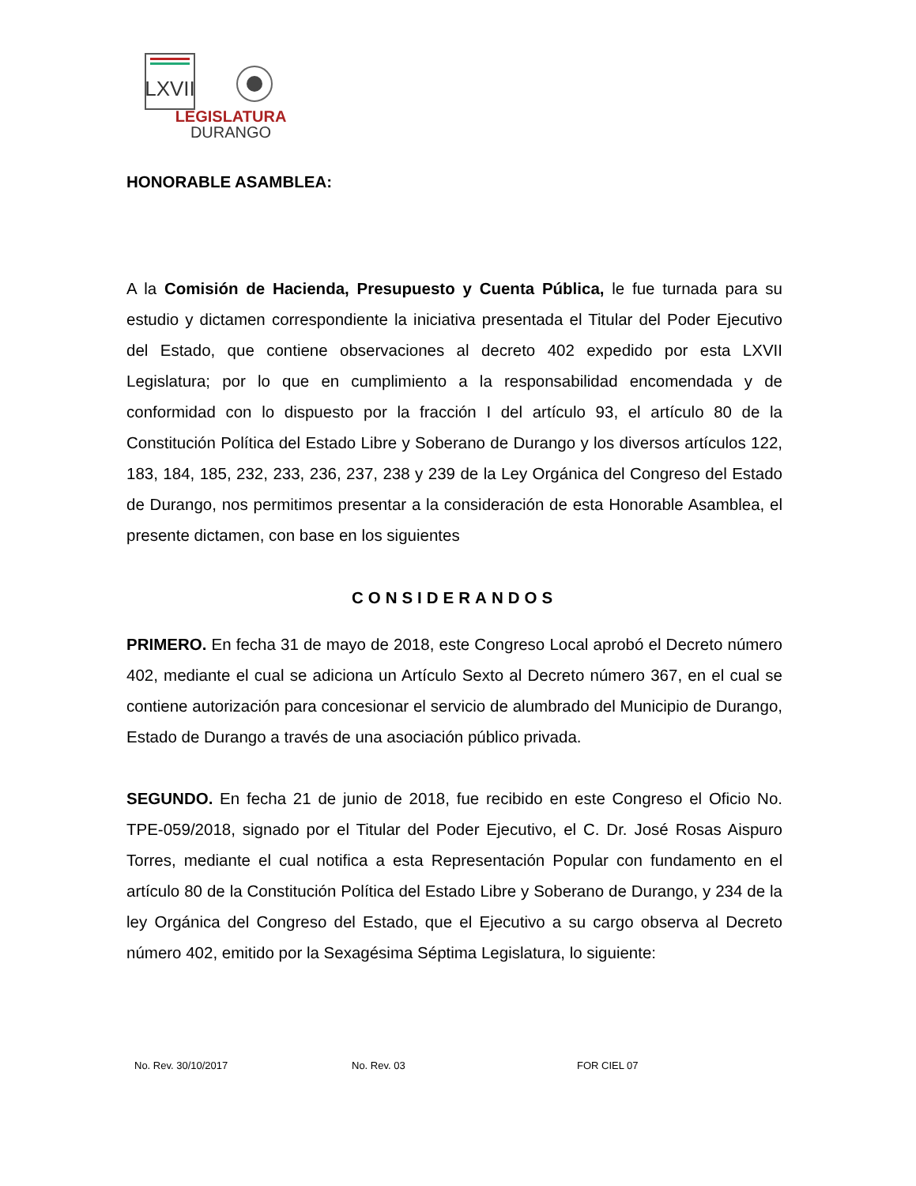LXVII
LEGISLATURA
DURANGO
HONORABLE ASAMBLEA:
A la Comisión de Hacienda, Presupuesto y Cuenta Pública, le fue turnada para su estudio y dictamen correspondiente la iniciativa presentada el Titular del Poder Ejecutivo del Estado, que contiene observaciones al decreto 402 expedido por esta LXVII Legislatura; por lo que en cumplimiento a la responsabilidad encomendada y de conformidad con lo dispuesto por la fracción I del artículo 93, el artículo 80 de la Constitución Política del Estado Libre y Soberano de Durango y los diversos artículos 122, 183, 184, 185, 232, 233, 236, 237, 238 y 239 de la Ley Orgánica del Congreso del Estado de Durango, nos permitimos presentar a la consideración de esta Honorable Asamblea, el presente dictamen, con base en los siguientes
CONSIDERANDOS
PRIMERO. En fecha 31 de mayo de 2018, este Congreso Local aprobó el Decreto número 402, mediante el cual se adiciona un Artículo Sexto al Decreto número 367, en el cual se contiene autorización para concesionar el servicio de alumbrado del Municipio de Durango, Estado de Durango a través de una asociación público privada.
SEGUNDO. En fecha 21 de junio de 2018, fue recibido en este Congreso el Oficio No. TPE-059/2018, signado por el Titular del Poder Ejecutivo, el C. Dr. José Rosas Aispuro Torres, mediante el cual notifica a esta Representación Popular con fundamento en el artículo 80 de la Constitución Política del Estado Libre y Soberano de Durango, y 234 de la ley Orgánica del Congreso del Estado, que el Ejecutivo a su cargo observa al Decreto número 402, emitido por la Sexagésima Séptima Legislatura, lo siguiente:
No. Rev. 30/10/2017 No. Rev. 03 FOR CIEL 07